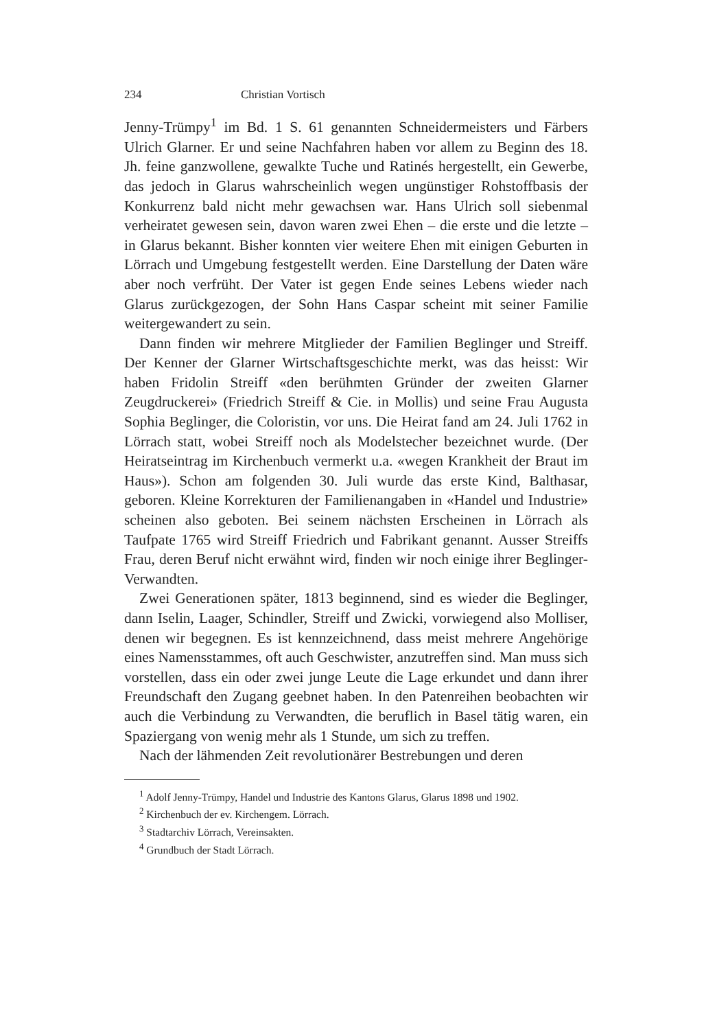234 Christian Vortisch
Jenny-Trümpy<sup>1</sup> im Bd. 1 S. 61 genannten Schneidermeisters und Färbers Ulrich Glarner. Er und seine Nachfahren haben vor allem zu Beginn des 18. Jh. feine ganzwollene, gewalkte Tuche und Ratinés hergestellt, ein Gewerbe, das jedoch in Glarus wahrscheinlich wegen ungünstiger Rohstoffbasis der Konkurrenz bald nicht mehr gewachsen war. Hans Ulrich soll siebenmal verheiratet gewesen sein, davon waren zwei Ehen – die erste und die letzte – in Glarus bekannt. Bisher konnten vier weitere Ehen mit einigen Geburten in Lörrach und Umgebung festgestellt werden. Eine Darstellung der Daten wäre aber noch verfrüht. Der Vater ist gegen Ende seines Lebens wieder nach Glarus zurückgezogen, der Sohn Hans Caspar scheint mit seiner Familie weitergewandert zu sein.
Dann finden wir mehrere Mitglieder der Familien Beglinger und Streiff. Der Kenner der Glarner Wirtschaftsgeschichte merkt, was das heisst: Wir haben Fridolin Streiff «den berühmten Gründer der zweiten Glarner Zeugdruckerei» (Friedrich Streiff & Cie. in Mollis) und seine Frau Augusta Sophia Beglinger, die Coloristin, vor uns. Die Heirat fand am 24. Juli 1762 in Lörrach statt, wobei Streiff noch als Modelstecher bezeichnet wurde. (Der Heiratseintrag im Kirchenbuch vermerkt u.a. «wegen Krankheit der Braut im Haus»). Schon am folgenden 30. Juli wurde das erste Kind, Balthasar, geboren. Kleine Korrekturen der Familienangaben in «Handel und Industrie» scheinen also geboten. Bei seinem nächsten Erscheinen in Lörrach als Taufpate 1765 wird Streiff Friedrich und Fabrikant genannt. Ausser Streiffs Frau, deren Beruf nicht erwähnt wird, finden wir noch einige ihrer Beglinger-Verwandten.
Zwei Generationen später, 1813 beginnend, sind es wieder die Beglinger, dann Iselin, Laager, Schindler, Streiff und Zwicki, vorwiegend also Molliser, denen wir begegnen. Es ist kennzeichnend, dass meist mehrere Angehörige eines Namensstammes, oft auch Geschwister, anzutreffen sind. Man muss sich vorstellen, dass ein oder zwei junge Leute die Lage erkundet und dann ihrer Freundschaft den Zugang geebnet haben. In den Patenreihen beobachten wir auch die Verbindung zu Verwandten, die beruflich in Basel tätig waren, ein Spaziergang von wenig mehr als 1 Stunde, um sich zu treffen.
Nach der lähmenden Zeit revolutionärer Bestrebungen und deren
<sup>1</sup> Adolf Jenny-Trümpy, Handel und Industrie des Kantons Glarus, Glarus 1898 und 1902.
<sup>2</sup> Kirchenbuch der ev. Kirchengem. Lörrach.
<sup>3</sup> Stadtarchiv Lörrach, Vereinsakten.
<sup>4</sup> Grundbuch der Stadt Lörrach.